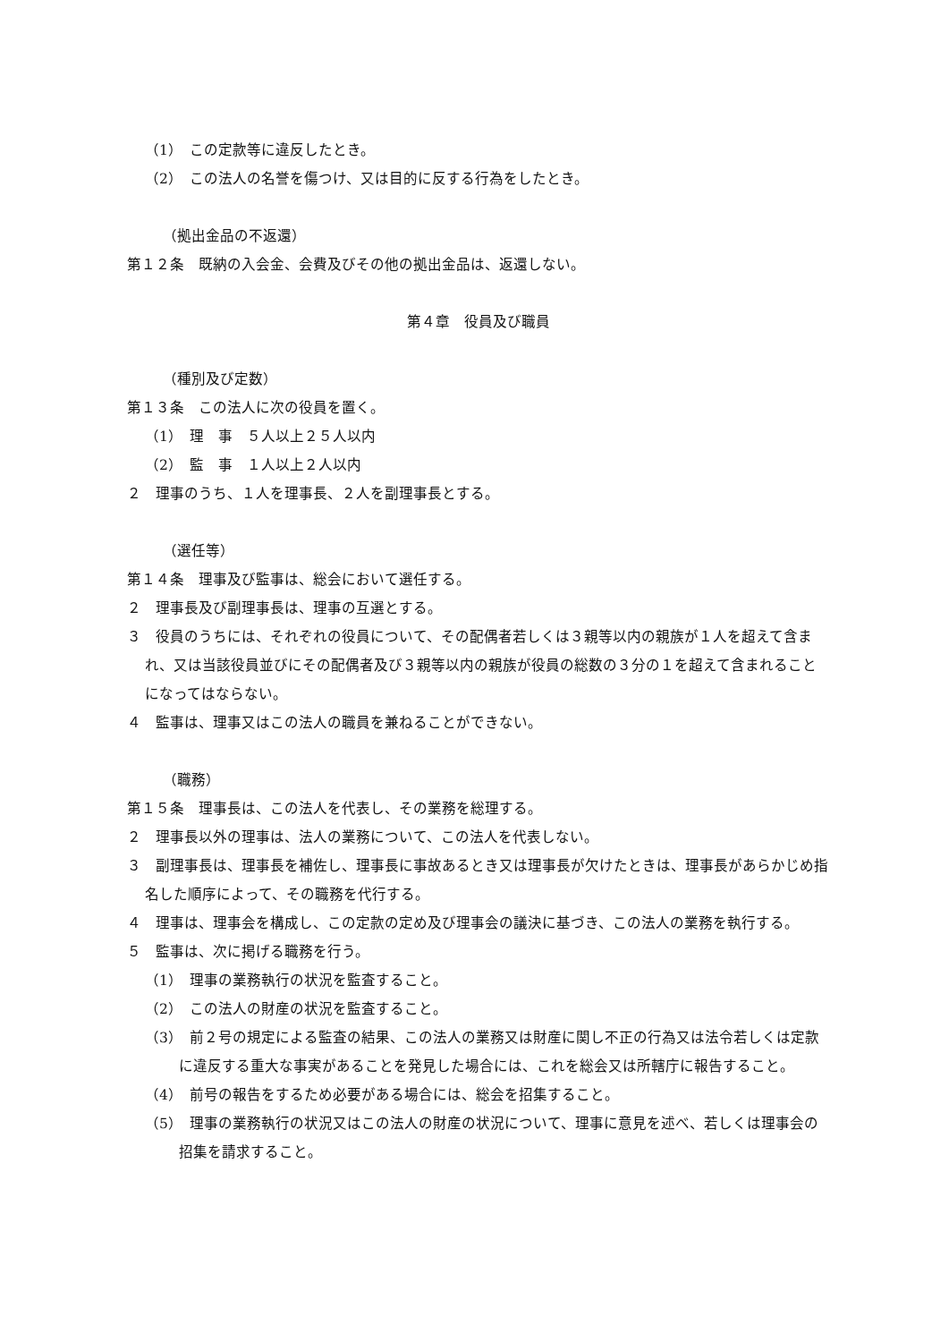（1）　この定款等に違反したとき。
（2）　この法人の名誉を傷つけ、又は目的に反する行為をしたとき。
（拠出金品の不返還）
第１２条　既納の入会金、会費及びその他の拠出金品は、返還しない。
第４章　役員及び職員
（種別及び定数）
第１３条　この法人に次の役員を置く。
（1）　理　事　５人以上２５人以内
（2）　監　事　１人以上２人以内
２　理事のうち、１人を理事長、２人を副理事長とする。
（選任等）
第１４条　理事及び監事は、総会において選任する。
２　理事長及び副理事長は、理事の互選とする。
３　役員のうちには、それぞれの役員について、その配偶者若しくは３親等以内の親族が１人を超えて含まれ、又は当該役員並びにその配偶者及び３親等以内の親族が役員の総数の３分の１を超えて含まれることになってはならない。
４　監事は、理事又はこの法人の職員を兼ねることができない。
（職務）
第１５条　理事長は、この法人を代表し、その業務を総理する。
２　理事長以外の理事は、法人の業務について、この法人を代表しない。
３　副理事長は、理事長を補佐し、理事長に事故あるとき又は理事長が欠けたときは、理事長があらかじめ指名した順序によって、その職務を代行する。
４　理事は、理事会を構成し、この定款の定め及び理事会の議決に基づき、この法人の業務を執行する。
５　監事は、次に掲げる職務を行う。
（1）　理事の業務執行の状況を監査すること。
（2）　この法人の財産の状況を監査すること。
（3）　前２号の規定による監査の結果、この法人の業務又は財産に関し不正の行為又は法令若しくは定款に違反する重大な事実があることを発見した場合には、これを総会又は所轄庁に報告すること。
（4）　前号の報告をするため必要がある場合には、総会を招集すること。
（5）　理事の業務執行の状況又はこの法人の財産の状況について、理事に意見を述べ、若しくは理事会の招集を請求すること。